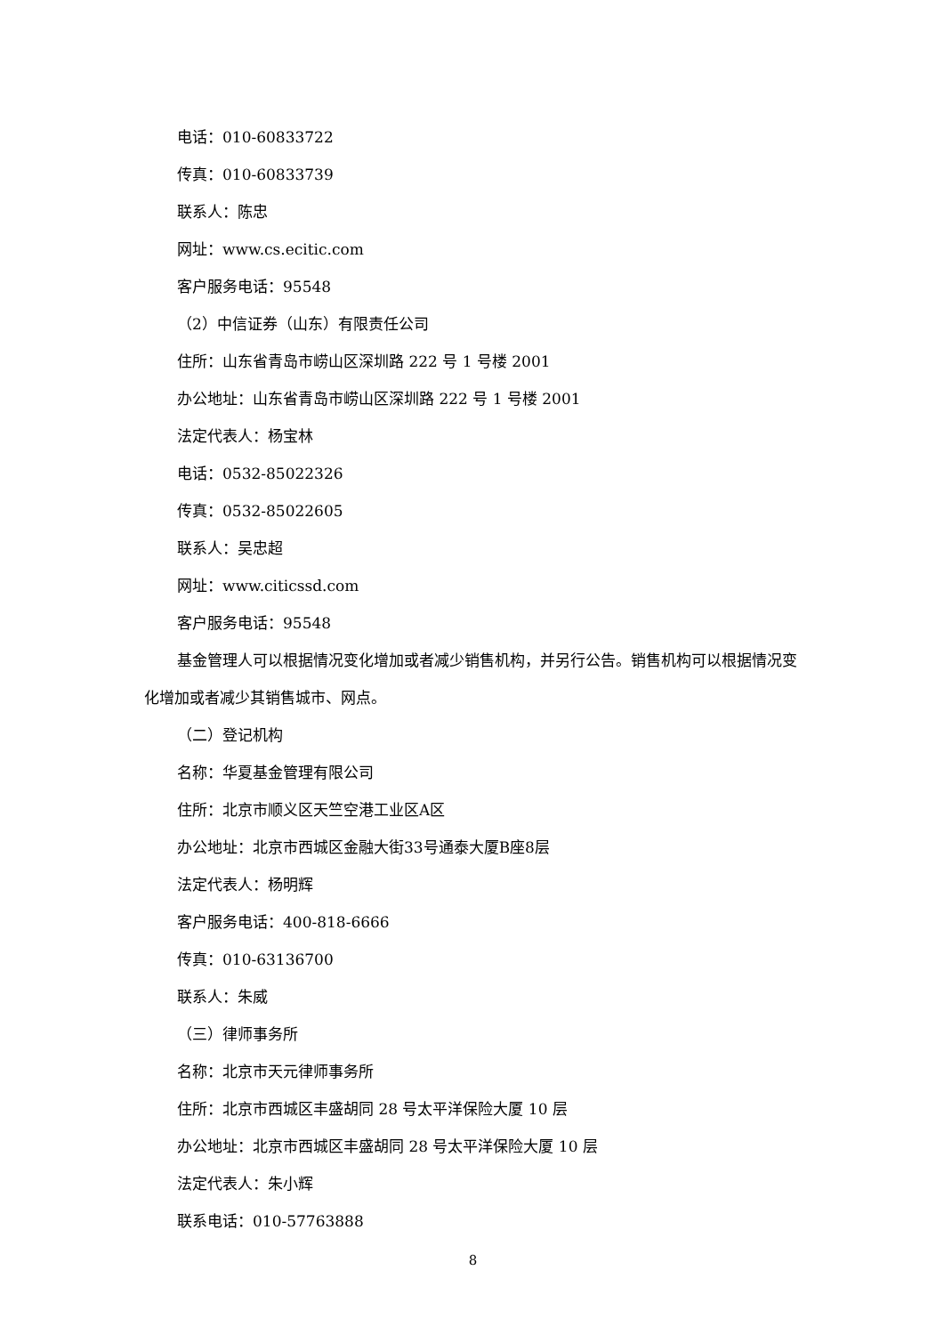电话：010-60833722
传真：010-60833739
联系人：陈忠
网址：www.cs.ecitic.com
客户服务电话：95548
（2）中信证券（山东）有限责任公司
住所：山东省青岛市崂山区深圳路 222 号 1 号楼 2001
办公地址：山东省青岛市崂山区深圳路 222 号 1 号楼 2001
法定代表人：杨宝林
电话：0532-85022326
传真：0532-85022605
联系人：吴忠超
网址：www.citicssd.com
客户服务电话：95548
基金管理人可以根据情况变化增加或者减少销售机构，并另行公告。销售机构可以根据情况变化增加或者减少其销售城市、网点。
（二）登记机构
名称：华夏基金管理有限公司
住所：北京市顺义区天竺空港工业区A区
办公地址：北京市西城区金融大街33号通泰大厦B座8层
法定代表人：杨明辉
客户服务电话：400-818-6666
传真：010-63136700
联系人：朱威
（三）律师事务所
名称：北京市天元律师事务所
住所：北京市西城区丰盛胡同 28 号太平洋保险大厦 10 层
办公地址：北京市西城区丰盛胡同 28 号太平洋保险大厦 10 层
法定代表人：朱小辉
联系电话：010-57763888
8